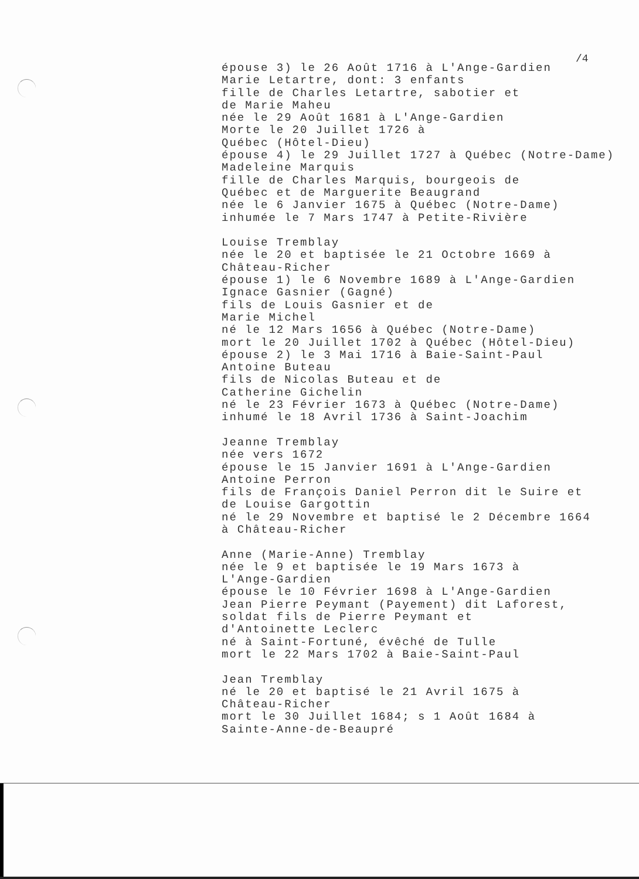/4
épouse 3) le 26 Août 1716 à L'Ange-Gardien Marie Letartre, dont: 3 enfants fille de Charles Letartre, sabotier et de Marie Maheu née le 29 Août 1681 à L'Ange-Gardien Morte le 20 Juillet 1726 à Québec (Hôtel-Dieu) épouse 4) le 29 Juillet 1727 à Québec (Notre-Dame) Madeleine Marquis fille de Charles Marquis, bourgeois de Québec et de Marguerite Beaugrand née le 6 Janvier 1675 à Québec (Notre-Dame) inhumée le 7 Mars 1747 à Petite-Rivière Louise Tremblay née le 20 et baptisée le 21 Octobre 1669 à Château-Richer épouse 1) le 6 Novembre 1689 à L'Ange-Gardien Ignace Gasnier (Gagné) fils de Louis Gasnier et de Marie Michel né le 12 Mars 1656 à Québec (Notre-Dame) mort le 20 Juillet 1702 à Québec (Hôtel-Dieu) épouse 2) le 3 Mai 1716 à Baie-Saint-Paul Antoine Buteau fils de Nicolas Buteau et de Catherine Gichelin né le 23 Février 1673 à Québec (Notre-Dame) inhumé le 18 Avril 1736 à Saint-Joachim Jeanne Tremblay née vers 1672 épouse le 15 Janvier 1691 à L'Ange-Gardien Antoine Perron fils de François Daniel Perron dit le Suire et de Louise Gargottin né le 29 Novembre et baptisé le 2 Décembre 1664 à Château-Richer Anne (Marie-Anne) Tremblay née le 9 et baptisée le 19 Mars 1673 à L'Ange-Gardien épouse le 10 Février 1698 à L'Ange-Gardien Jean Pierre Peymant (Payement) dit Laforest, soldat fils de Pierre Peymant et d'Antoinette Leclerc né à Saint-Fortuné, évêché de Tulle mort le 22 Mars 1702 à Baie-Saint-Paul Jean Tremblay né le 20 et baptisé le 21 Avril 1675 à Château-Richer mort le 30 Juillet 1684; s 1 Août 1684 à Sainte-Anne-de-Beaupré